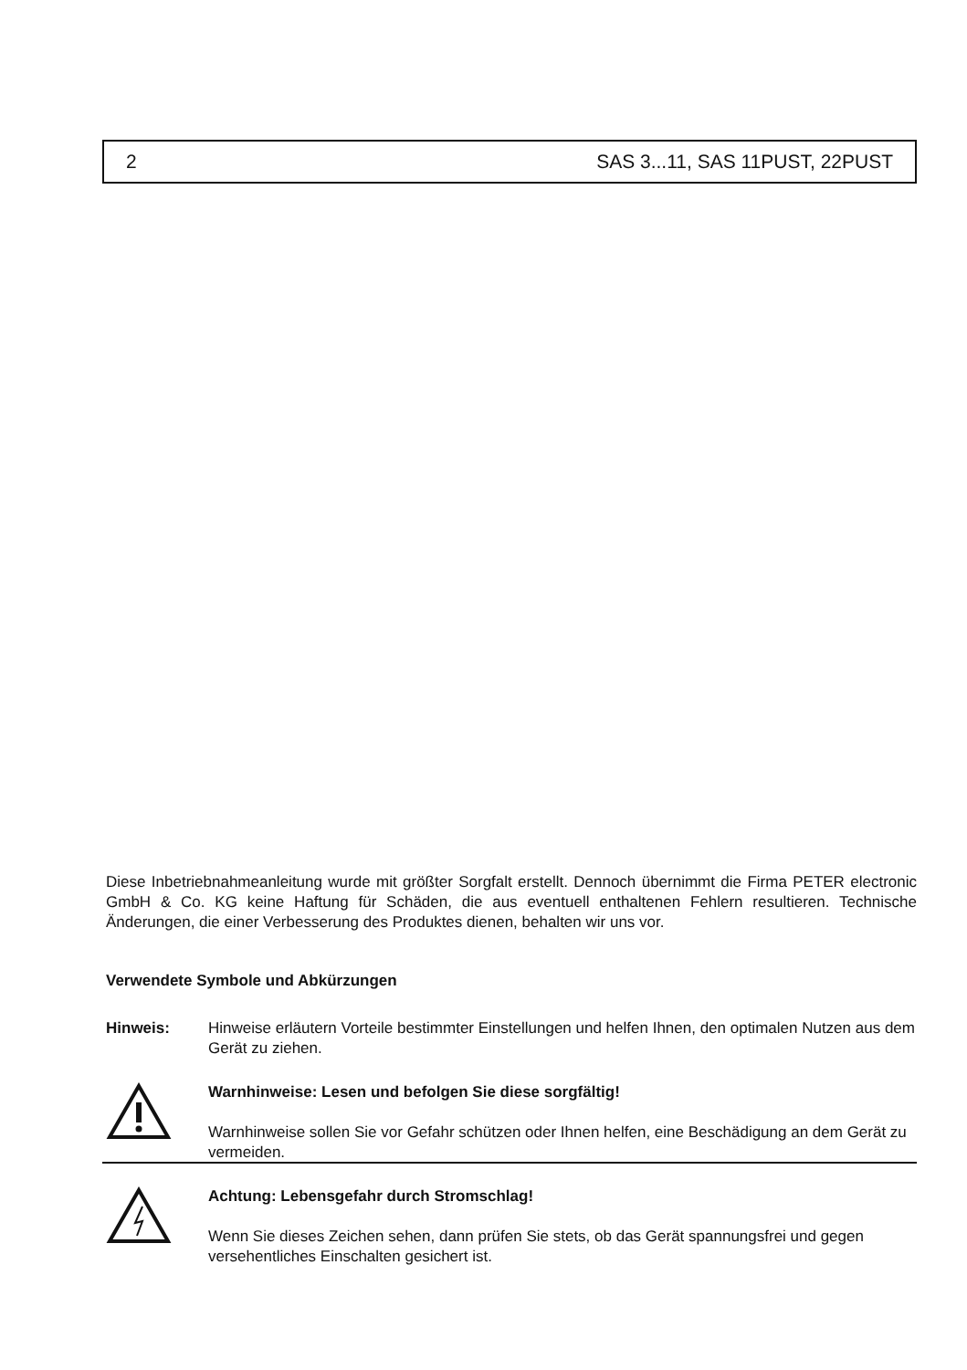2 SAS 3...11, SAS 11PUST, 22PUST
Diese Inbetriebnahmeanleitung wurde mit größter Sorgfalt erstellt. Dennoch übernimmt die Firma PETER electronic GmbH & Co. KG keine Haftung für Schäden, die aus eventuell enthaltenen Fehlern resultieren. Technische Änderungen, die einer Verbesserung des Produktes dienen, behalten wir uns vor.
Verwendete Symbole und Abkürzungen
Hinweis: Hinweise erläutern Vorteile bestimmter Einstellungen und helfen Ihnen, den optimalen Nutzen aus dem Gerät zu ziehen.
Warnhinweise: Lesen und befolgen Sie diese sorgfältig!
Warnhinweise sollen Sie vor Gefahr schützen oder Ihnen helfen, eine Beschädigung an dem Gerät zu vermeiden.
Achtung: Lebensgefahr durch Stromschlag!
Wenn Sie dieses Zeichen sehen, dann prüfen Sie stets, ob das Gerät spannungsfrei und gegen versehentliches Einschalten gesichert ist.